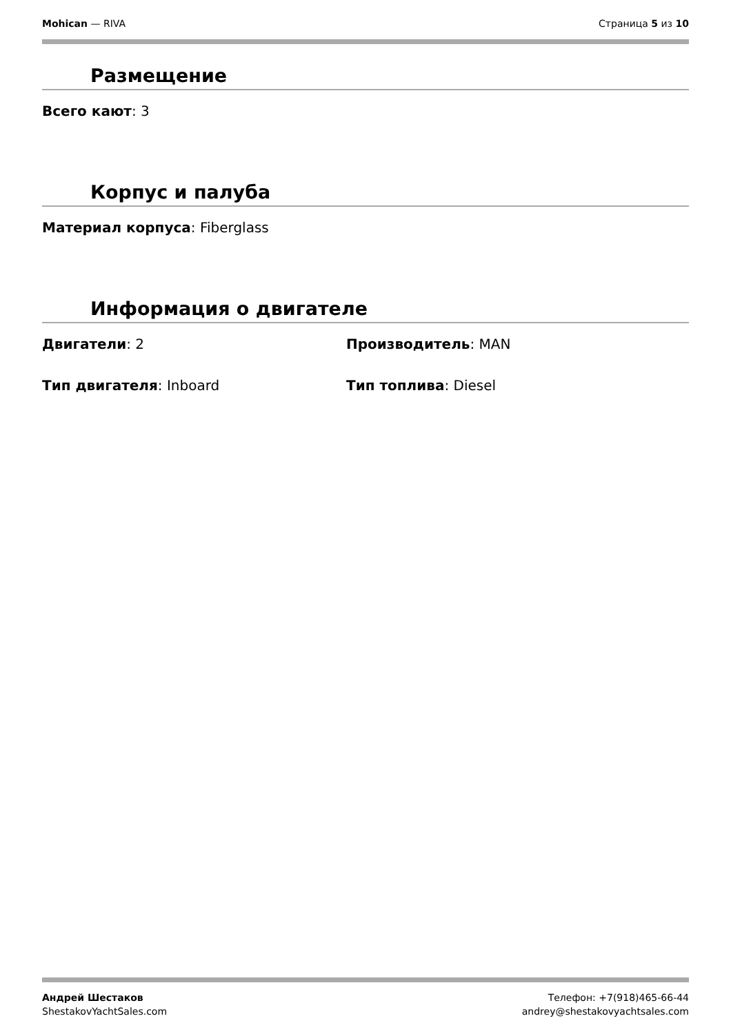Mohican — RIVA Страница 5 из 10
Размещение
Всего кают: 3
Корпус и палуба
Материал корпуса: Fiberglass
Информация о двигателе
Двигатели: 2 Производитель: MAN
Тип двигателя: Inboard Тип топлива: Diesel
Андрей Шестаков
ShestakovYachtSales.com
Телефон: +7(918)465-66-44
andrey@shestakovyachtsales.com